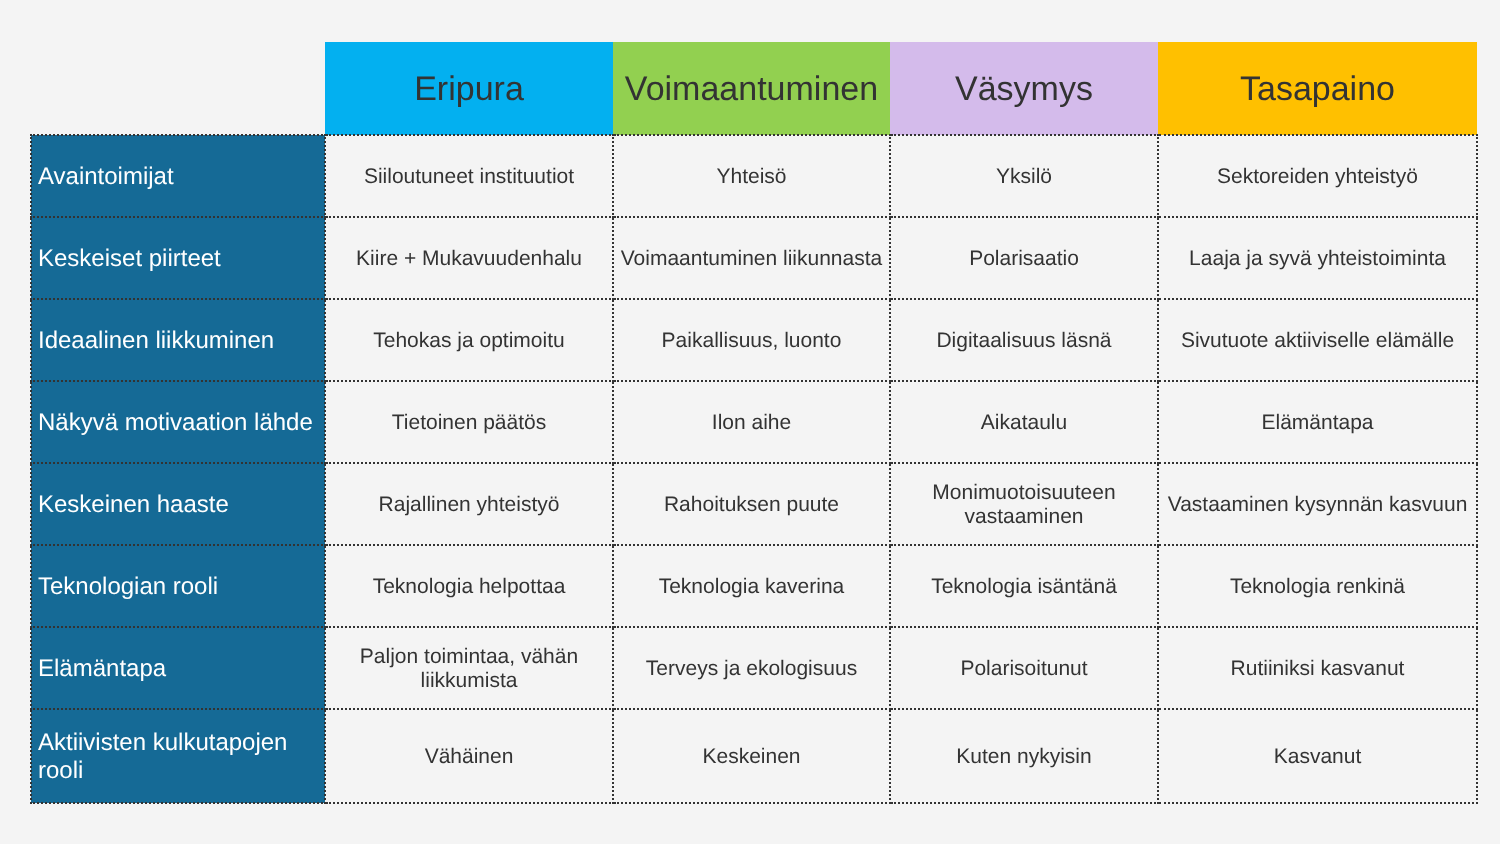| | Eripura | Voimaantuminen | Väsymys | Tasapaino |
| --- | --- | --- | --- | --- |
| Avaintoimijat | Siiloutuneet instituutiot | Yhteisö | Yksilö | Sektoreiden yhteistyö |
| Keskeiset piirteet | Kiire + Mukavuudenhalu | Voimaantuminen liikunnasta | Polarisaatio | Laaja ja syvä yhteistoiminta |
| Ideaalinen liikkuminen | Tehokas ja optimoitu | Paikallisuus, luonto | Digitaalisuus läsnä | Sivutuote aktiiviselle elämälle |
| Näkyvä motivaation lähde | Tietoinen päätös | Ilon aihe | Aikataulu | Elämäntapa |
| Keskeinen haaste | Rajallinen yhteistyö | Rahoituksen puute | Monimuotoisuuteen vastaaminen | Vastaaminen kysynnän kasvuun |
| Teknologian rooli | Teknologia helpottaa | Teknologia kaverina | Teknologia isäntänä | Teknologia renkinä |
| Elämäntapa | Paljon toimintaa, vähän liikkumista | Terveys ja ekologisuus | Polarisoitunut | Rutiiniksi kasvanut |
| Aktiivisten kulkutapojen rooli | Vähäinen | Keskeinen | Kuten nykyisin | Kasvanut |